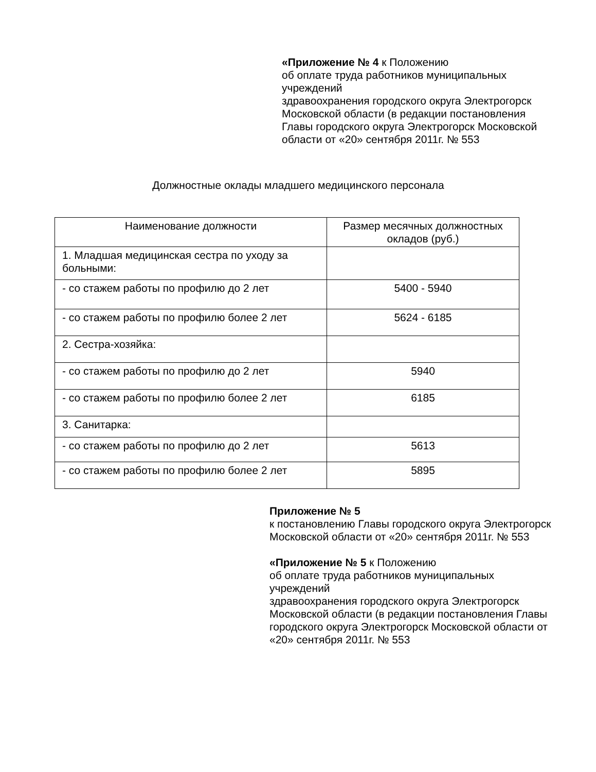«Приложение № 4 к Положению
об оплате труда работников муниципальных учреждений
здравоохранения городского округа Электрогорск
Московской области (в редакции постановления Главы городского округа Электрогорск Московской области от «20» сентября 2011г. № 553
Должностные оклады младшего медицинского персонала
| Наименование должности | Размер месячных должностных окладов (руб.) |
| --- | --- |
| 1. Младшая медицинская сестра по уходу за больными: | |
| - со стажем работы по профилю до 2 лет | 5400 - 5940 |
| - со стажем работы по профилю более 2 лет | 5624 - 6185 |
| 2. Сестра-хозяйка: | |
| - со стажем работы по профилю до 2 лет | 5940 |
| - со стажем работы по профилю более 2 лет | 6185 |
| 3. Санитарка: | |
| - со стажем работы по профилю до 2 лет | 5613 |
| - со стажем работы по профилю более 2 лет | 5895 |
Приложение № 5
к постановлению Главы городского округа Электрогорск Московской области от «20» сентября 2011г. № 553
«Приложение № 5 к Положению
об оплате труда работников муниципальных учреждений
здравоохранения городского округа Электрогорск Московской области (в редакции постановления Главы городского округа Электрогорск Московской области от «20» сентября 2011г. № 553